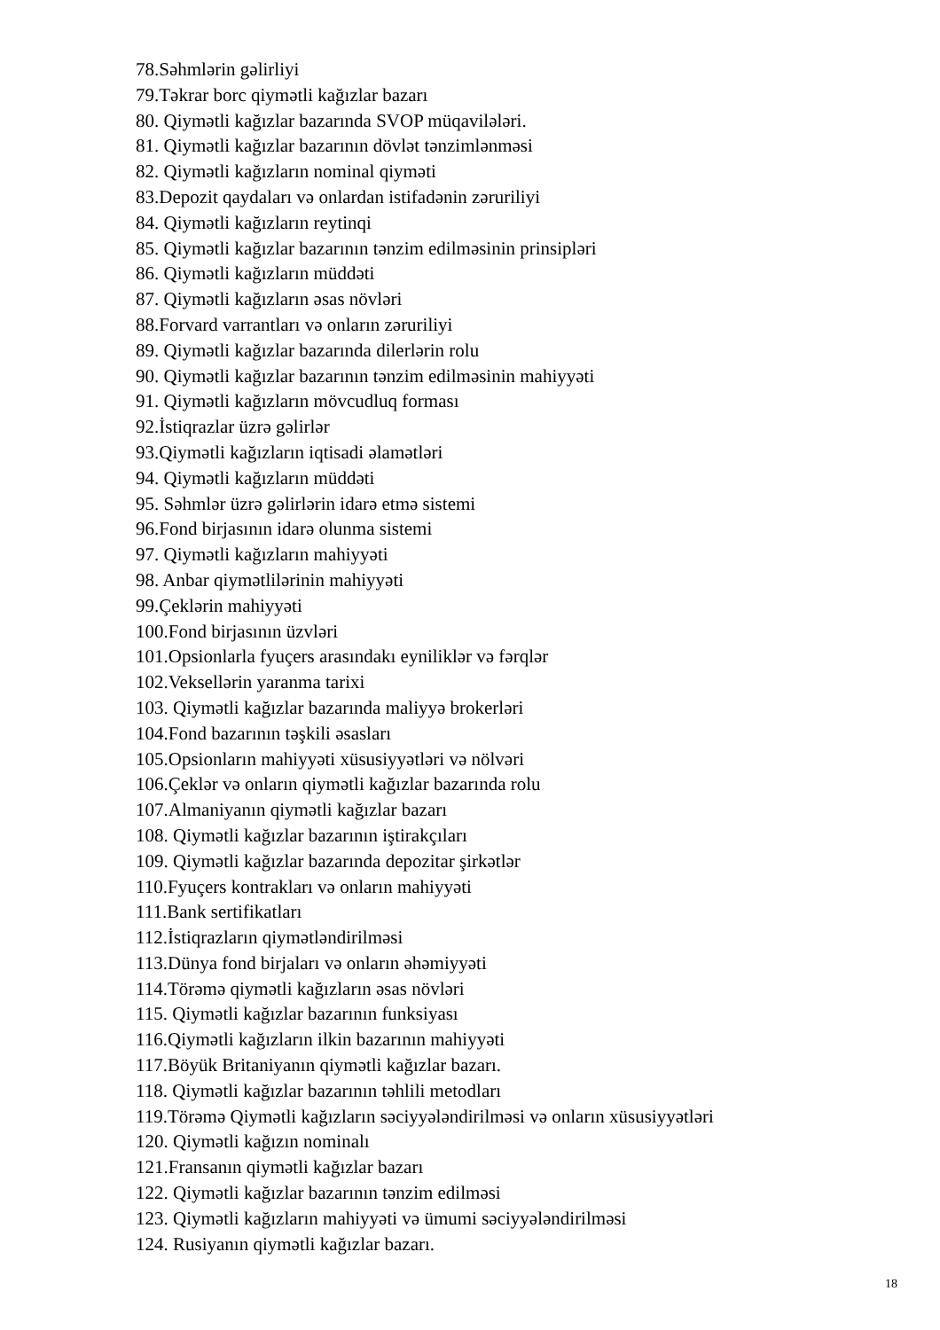78.Səhmlərin gəlirliyi
79.Təkrar borc qiymətli kağızlar bazarı
80. Qiymətli kağızlar bazarında SVOP müqavilələri.
81. Qiymətli kağızlar bazarının dövlət tənzimlənməsi
82. Qiymətli kağızların nominal qiyməti
83.Depozit qaydaları və onlardan istifadənin zəruriliyi
84. Qiymətli kağızların reytinqi
85. Qiymətli kağızlar bazarının tənzim edilməsinin prinsipləri
86. Qiymətli kağızların müddəti
87. Qiymətli kağızların əsas növləri
88.Forvard varrantları və onların zəruriliyi
89. Qiymətli kağızlar bazarında dilerlərin rolu
90. Qiymətli kağızlar bazarının tənzim edilməsinin mahiyyəti
91. Qiymətli kağızların mövcudluq forması
92.İstiqrazlar üzrə gəlirlər
93.Qiymətli kağızların iqtisadi əlamətləri
94. Qiymətli kağızların müddəti
95. Səhmlər üzrə gəlirlərin idarə etmə sistemi
96.Fond birjasının idarə olunma sistemi
97. Qiymətli kağızların mahiyyəti
98. Anbar qiymətlilərinin mahiyyəti
99.Çeklərin mahiyyəti
100.Fond birjasının üzvləri
101.Opsionlarla fyuçers arasındakı eyniliklər və fərqlər
102.Veksellərin yaranma tarixi
103. Qiymətli kağızlar bazarında maliyyə brokerləri
104.Fond bazarının təşkili əsasları
105.Opsionların mahiyyəti xüsusiyyətləri və nölvəri
106.Çeklər və onların qiymətli kağızlar bazarında rolu
107.Almaniyanın qiymətli kağızlar bazarı
108. Qiymətli kağızlar bazarının iştirakçıları
109. Qiymətli kağızlar bazarında depozitar şirkətlər
110.Fyuçers kontrakları və onların mahiyyəti
111.Bank sertifikatları
112.İstiqrazların qiymətləndirilməsi
113.Dünya fond birjaları və onların əhəmiyyəti
114.Törəmə qiymətli kağızların əsas növləri
115. Qiymətli kağızlar bazarının funksiyası
116.Qiymətli kağızların ilkin bazarının mahiyyəti
117.Böyük Britaniyanın qiymətli kağızlar bazarı.
118. Qiymətli kağızlar bazarının təhlili metodları
119.Törəmə Qiymətli kağızların səciyyələndirilməsi və onların xüsusiyyətləri
120. Qiymətli kağızın nominalı
121.Fransanın qiymətli kağızlar bazarı
122. Qiymətli kağızlar bazarının tənzim edilməsi
123. Qiymətli kağızların mahiyyəti və ümumi səciyyələndirilməsi
124. Rusiyanın qiymətli kağızlar bazarı.
18